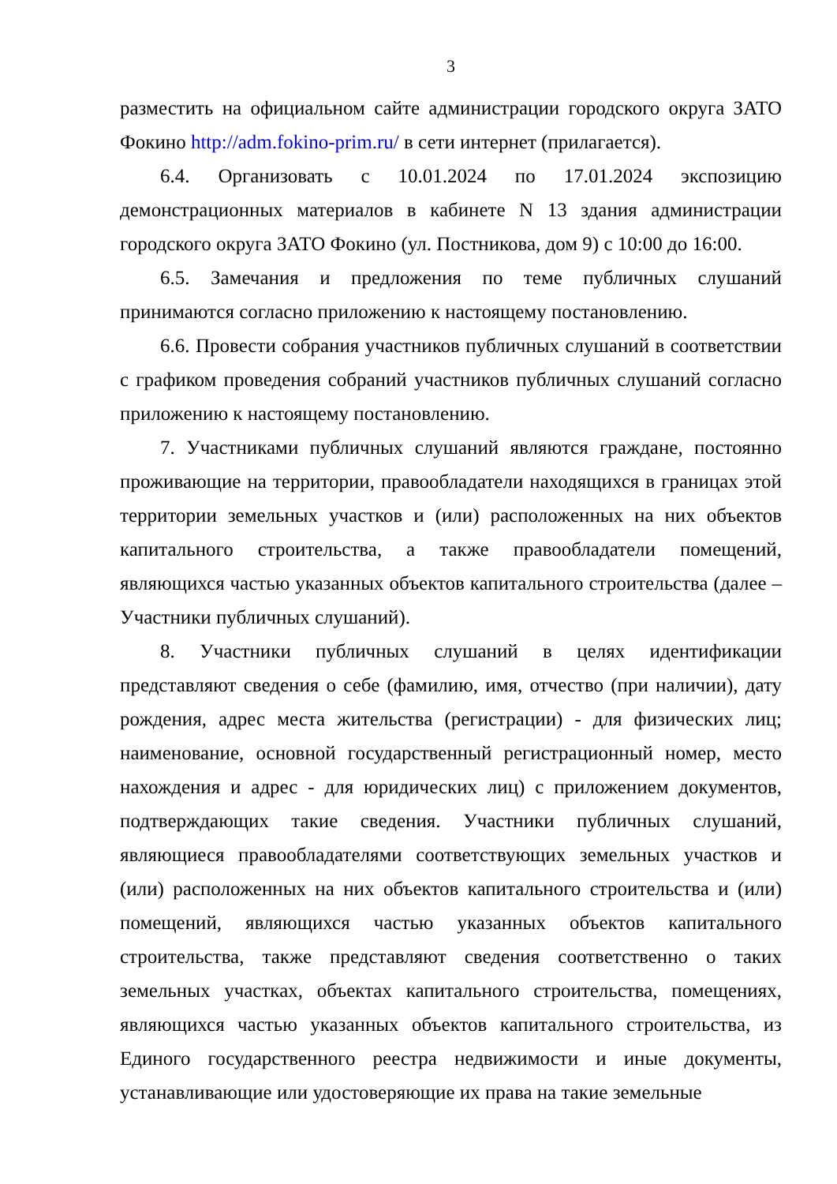3
разместить на официальном сайте администрации городского округа ЗАТО Фокино http://adm.fokino-prim.ru/ в сети интернет (прилагается).
6.4. Организовать с 10.01.2024 по 17.01.2024 экспозицию демонстрационных материалов в кабинете N 13 здания администрации городского округа ЗАТО Фокино (ул. Постникова, дом 9) с 10:00 до 16:00.
6.5. Замечания и предложения по теме публичных слушаний принимаются согласно приложению к настоящему постановлению.
6.6. Провести собрания участников публичных слушаний в соответствии с графиком проведения собраний участников публичных слушаний согласно приложению к настоящему постановлению.
7. Участниками публичных слушаний являются граждане, постоянно проживающие на территории, правообладатели находящихся в границах этой территории земельных участков и (или) расположенных на них объектов капитального строительства, а также правообладатели помещений, являющихся частью указанных объектов капитального строительства (далее – Участники публичных слушаний).
8. Участники публичных слушаний в целях идентификации представляют сведения о себе (фамилию, имя, отчество (при наличии), дату рождения, адрес места жительства (регистрации) - для физических лиц; наименование, основной государственный регистрационный номер, место нахождения и адрес - для юридических лиц) с приложением документов, подтверждающих такие сведения. Участники публичных слушаний, являющиеся правообладателями соответствующих земельных участков и (или) расположенных на них объектов капитального строительства и (или) помещений, являющихся частью указанных объектов капитального строительства, также представляют сведения соответственно о таких земельных участках, объектах капитального строительства, помещениях, являющихся частью указанных объектов капитального строительства, из Единого государственного реестра недвижимости и иные документы, устанавливающие или удостоверяющие их права на такие земельные